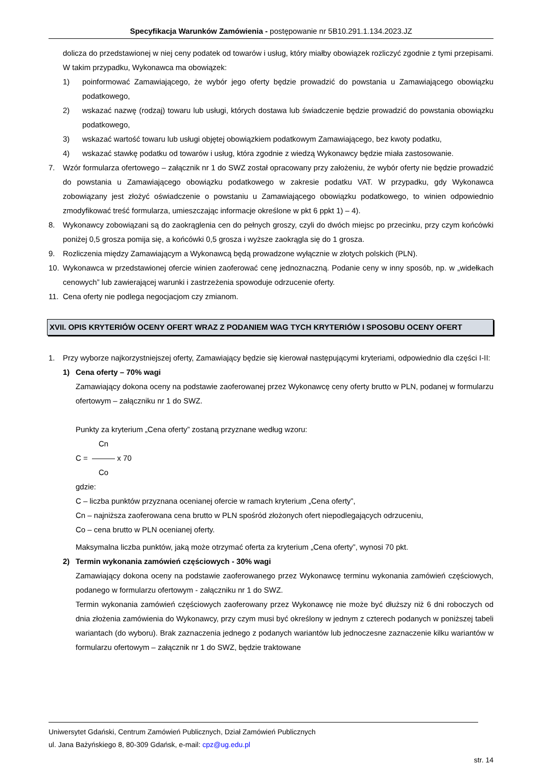Specyfikacja Warunków Zamówienia - postępowanie nr 5B10.291.1.134.2023.JZ
dolicza do przedstawionej w niej ceny podatek od towarów i usług, który miałby obowiązek rozliczyć zgodnie z tymi przepisami. W takim przypadku, Wykonawca ma obowiązek:
1) poinformować Zamawiającego, że wybór jego oferty będzie prowadzić do powstania u Zamawiającego obowiązku podatkowego,
2) wskazać nazwę (rodzaj) towaru lub usługi, których dostawa lub świadczenie będzie prowadzić do powstania obowiązku podatkowego,
3) wskazać wartość towaru lub usługi objętej obowiązkiem podatkowym Zamawiającego, bez kwoty podatku,
4) wskazać stawkę podatku od towarów i usług, która zgodnie z wiedzą Wykonawcy będzie miała zastosowanie.
7. Wzór formularza ofertowego – załącznik nr 1 do SWZ został opracowany przy założeniu, że wybór oferty nie będzie prowadzić do powstania u Zamawiającego obowiązku podatkowego w zakresie podatku VAT. W przypadku, gdy Wykonawca zobowiązany jest złożyć oświadczenie o powstaniu u Zamawiającego obowiązku podatkowego, to winien odpowiednio zmodyfikować treść formularza, umieszczając informacje określone w pkt 6 ppkt 1) – 4).
8. Wykonawcy zobowiązani są do zaokrąglenia cen do pełnych groszy, czyli do dwóch miejsc po przecinku, przy czym końcówki poniżej 0,5 grosza pomija się, a końcówki 0,5 grosza i wyższe zaokrągla się do 1 grosza.
9. Rozliczenia między Zamawiającym a Wykonawcą będą prowadzone wyłącznie w złotych polskich (PLN).
10. Wykonawca w przedstawionej ofercie winien zaoferować cenę jednoznaczną. Podanie ceny w inny sposób, np. w „widełkach cenowych” lub zawierającej warunki i zastrzeżenia spowoduje odrzucenie oferty.
11. Cena oferty nie podlega negocjacjom czy zmianom.
XVII. OPIS KRYTERIÓW OCENY OFERT WRAZ Z PODANIEM WAG TYCH KRYTERIÓW I SPOSOBU OCENY OFERT
1. Przy wyborze najkorzystniejszej oferty, Zamawiający będzie się kierował następującymi kryteriami, odpowiednio dla części I-II:
1) Cena oferty – 70% wagi
Zamawiający dokona oceny na podstawie zaoferowanej przez Wykonawcę ceny oferty brutto w PLN, podanej w formularzu ofertowym – załączniku nr 1 do SWZ.
Punkty za kryterium „Cena oferty” zostaną przyznane według wzoru:
Cn
C = ——— x 70
Co
gdzie:
C – liczba punktów przyznana ocenianej ofercie w ramach kryterium „Cena oferty”,
Cn – najniższa zaoferowana cena brutto w PLN spośród złożonych ofert niepodlegających odrzuceniu,
Co – cena brutto w PLN ocenianej oferty.
Maksymalna liczba punktów, jaką może otrzymać oferta za kryterium „Cena oferty”, wynosi 70 pkt.
2) Termin wykonania zamówień częściowych - 30% wagi
Zamawiający dokona oceny na podstawie zaoferowanego przez Wykonawcę terminu wykonania zamówień częściowych, podanego w formularzu ofertowym - załączniku nr 1 do SWZ.
Termin wykonania zamówień częściowych zaoferowany przez Wykonawcę nie może być dłuższy niż 6 dni roboczych od dnia złożenia zamówienia do Wykonawcy, przy czym musi być określony w jednym z czterech podanych w poniższej tabeli wariantach (do wyboru). Brak zaznaczenia jednego z podanych wariantów lub jednoczesne zaznaczenie kilku wariantów w formularzu ofertowym – załącznik nr 1 do SWZ, będzie traktowane
Uniwersytet Gdański, Centrum Zamówień Publicznych, Dział Zamówień Publicznych
ul. Jana Bażyńskiego 8, 80-309 Gdańsk, e-mail: cpz@ug.edu.pl
str. 14